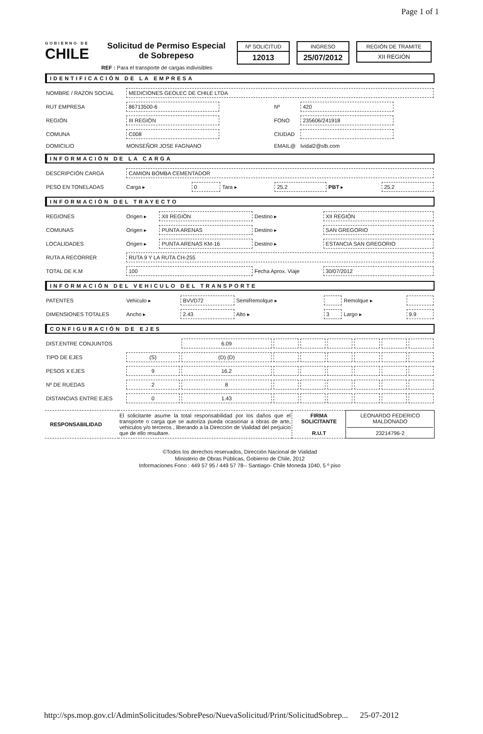Page 1 of 1
GOBIERNO DE
CHILE
Solicitud de Permiso Especial
de Sobrepeso
Nº SOLICITUD
12013
INGRESO
25/07/2012
REGIÓN DE TRAMITE
XII REGIÓN
REF : Para el transporte de cargas indivisibles
IDENTIFICACIÓN DE LA EMPRESA
| NOMBRE / RAZON SOCIAL | MEDICIONES GEOLEC DE CHILE LTDA | | |
| RUT EMPRESA | 86713500-6 | Nº | 420 |
| REGIÓN | III REGIÓN | FONO | 235606/241918 |
| COMUNA | C008 | CIUDAD | |
| DOMICILIO | MONSEÑOR JOSE FAGNANO | EMAIL@ | lvidal2@slb.com |
INFORMACIÓN DE LA CARGA
| DESCRIPCIÓN CARGA | CAMION BOMBA CEMENTADOR | | | | | |
| PESO EN TONELADAS | Carga ▸ | 0 | Tara ▸ | 25.2 | PBT ▸ | 25.2 |
INFORMACIÓN DEL TRAYECTO
| REGIONES | Origen ▸ | XII REGIÓN | Destino ▸ | XII REGIÓN |
| COMUNAS | Origen ▸ | PUNTA ARENAS | Destino ▸ | SAN GREGORIO |
| LOCALIDADES | Origen ▸ | PUNTA ARENAS KM-16 | Destino ▸ | ESTANCIA SAN GREGORIO |
| RUTA A RECORRER | RUTA 9 Y LA RUTA CH-255 | | | |
| TOTAL DE K.M | 100 | | Fecha Aprox. Viaje | 30/07/2012 |
INFORMACIÓN DEL VEHICULO DEL TRANSPORTE
| PATENTES | Vehiculo ▸ | BVVD72 | SemiRemolque ▸ | | Remolque ▸ | |
| DIMENSIONES TOTALES | Ancho ▸ | 2.43 | Alto ▸ | 3 | Largo ▸ | 9.9 |
CONFIGURACIÓN DE EJES
| DIST.ENTRE CONJUNTOS | | 6.09 | | | | | | |
| TIPO DE EJES | (S) | (D) (D) | | | | | | |
| PESOS X EJES | 9 | 16.2 | | | | | | |
| Nº DE RUEDAS | 2 | 8 | | | | | | |
| DISTANCIAS ENTRE EJES | 0 | 1.43 | | | | | | |
| RESPONSABILIDAD | El solicitante asume la total responsabilidad por los daños que el transporte o carga que se autoriza pueda ocasionar a obras de arte, vehiculos y/o terceros , liberando a la Dirección de Vialidad del perjuicio que de ello resultare. | FIRMA SOLICITANTE R.U.T | LEONARDO FEDERICO MALDONADO 23214796-2 |
©Todos los derechos reservados, Dirección Nacional de Vialidad
Ministerio de Obras Públicas, Gobierno de Chile, 2012
Informaciones Fono : 449 57 95 / 449 57 78-- Santiago- Chile Moneda 1040, 5 º piso
http://sps.mop.gov.cl/AdminSolicitudes/SobrePeso/NuevaSolicitud/Print/SolicitudSobrep... 25-07-2012